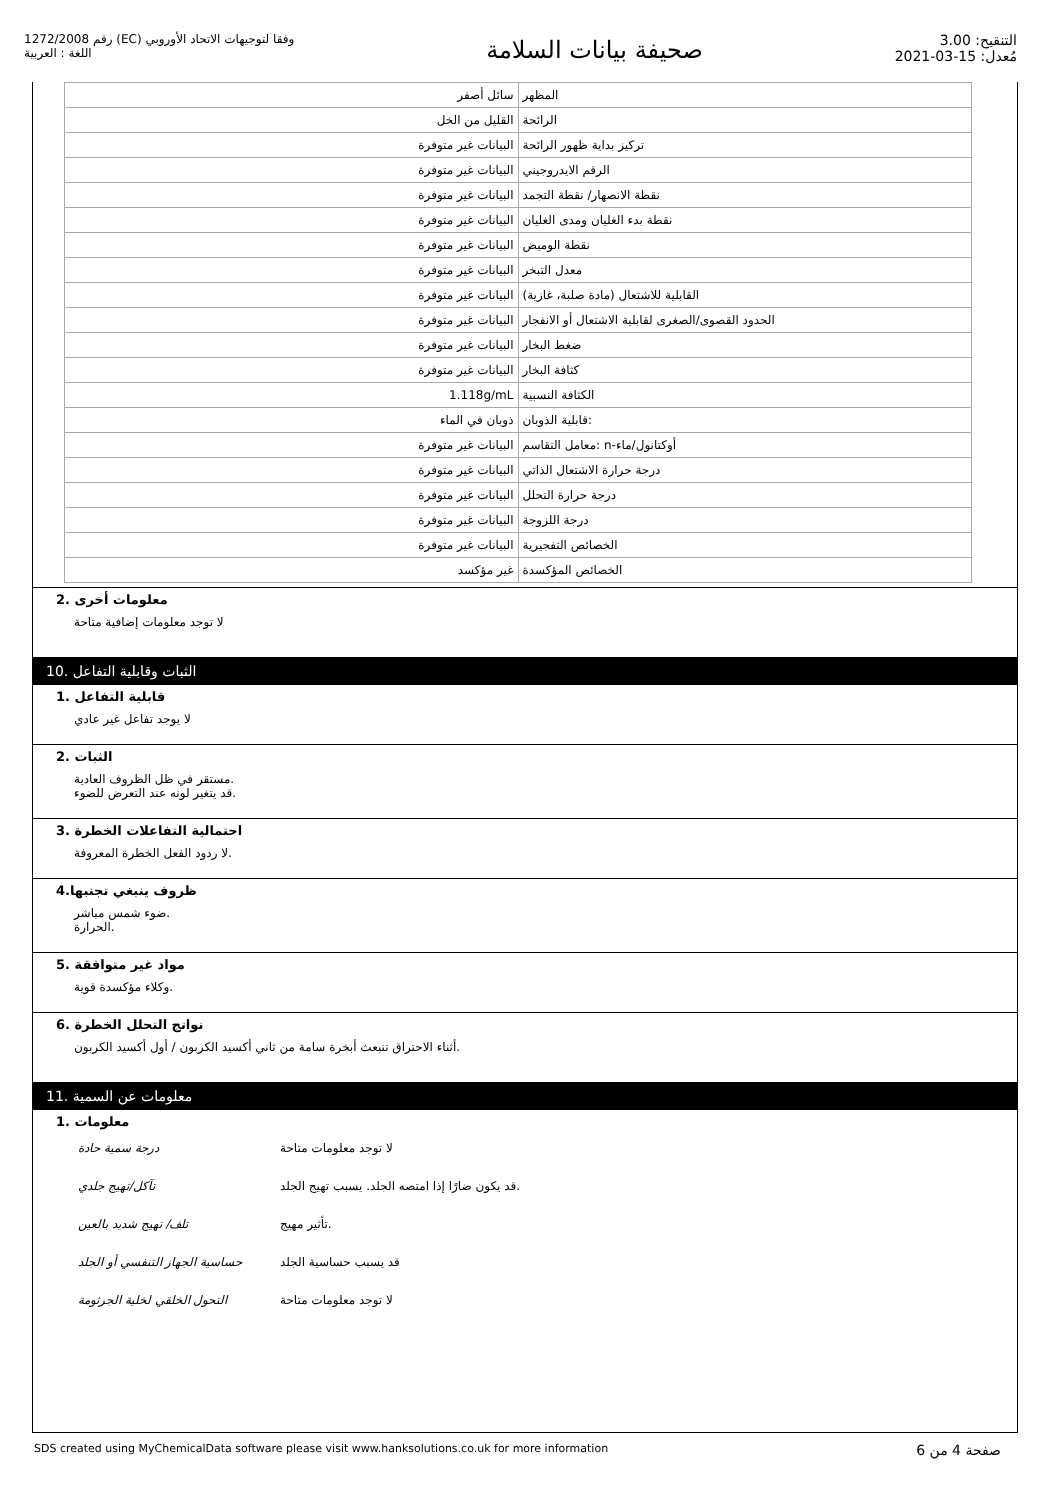رقم 1272/2008 (EC) وفقا لتوجيهات الاتحاد الأوروبي
اللغة : العربية
صحيفة بيانات السلامة
التنقيح: 3.00
مُعدل: 15-03-2021
| المظهر | سائل أصفر |
| الرائحة | القليل من الخل |
| تركيز بداية ظهور الرائحة | البيانات غير متوفرة |
| الرقم الايدروجيني | البيانات غير متوفرة |
| نقطة الانصهار/ نقطة التجمد | البيانات غير متوفرة |
| نقطة بدء الغليان ومدى الغليان | البيانات غير متوفرة |
| نقطة الوميض | البيانات غير متوفرة |
| معدل التبخر | البيانات غير متوفرة |
| القابلية للاشتعال (مادة صلبة، غازية) | البيانات غير متوفرة |
| الحدود القصوى/الصغرى لقابلية الاشتعال أو الانفجار | البيانات غير متوفرة |
| ضغط البخار | البيانات غير متوفرة |
| كثافة البخار | البيانات غير متوفرة |
| الكثافة النسبية | 1.118g/mL |
| قابلية الذوبان: | ذوبان في الماء |
| معامل التقاسم: n-أوكتانول/ماء | البيانات غير متوفرة |
| درجة حرارة الاشتعال الذاتي | البيانات غير متوفرة |
| درجة حرارة التحلل | البيانات غير متوفرة |
| درجة اللزوجة | البيانات غير متوفرة |
| الخصائص التفجيرية | البيانات غير متوفرة |
| الخصائص المؤكسدة | غير مؤكسد |
2. معلومات أخرى
لا توجد معلومات إضافية متاحة
10. الثبات وقابلية التفاعل
1. قابلية التفاعل
لا يوجد تفاعل غير عادي
2. الثبات
مستقر في ظل الظروف العادية.
قد يتغير لونه عند التعرض للضوء.
3. احتمالية التفاعلات الخطرة
لا ردود الفعل الخطرة المعروفة.
4.ظروف ينبغي تجنبها
ضوء شمس مباشر.
الحرارة.
5. مواد غير متوافقة
وكلاء مؤكسدة قوية.
6. نواتج التحلل الخطرة
أثناء الاحتراق تنبعث أبخرة سامة من ثاني أكسيد الكربون / أول أكسيد الكربون.
11. معلومات عن السمية
1. معلومات
| درجة سمية حادة | لا توجد معلومات متاحة |
| تآكل/تهيج جلدي | قد يكون ضارًا إذا امتصه الجلد. يسبب تهيج الجلد. |
| تلف/ تهيج شديد بالعين | تأثير مهيج. |
| حساسية الجهاز التنفسي أو الجلد | قد يسبب حساسية الجلد |
| التحول الخلقي لخلية الجرثومة | لا توجد معلومات متاحة |
SDS created using MyChemicalData software please visit www.hanksolutions.co.uk for more information صفحة 4 من 6